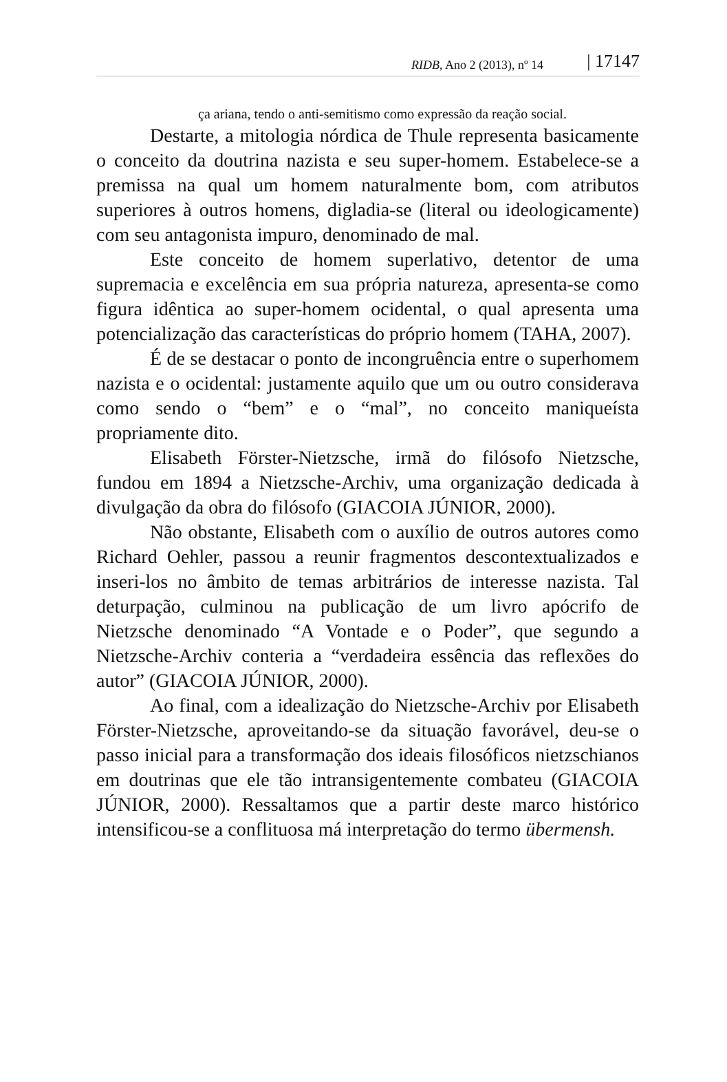RIDB, Ano 2 (2013), nº 14 | 17147
ça ariana, tendo o anti-semitismo como expressão da reação social.
Destarte, a mitologia nórdica de Thule representa basicamente o conceito da doutrina nazista e seu super-homem. Estabelece-se a premissa na qual um homem naturalmente bom, com atributos superiores à outros homens, digladia-se (literal ou ideologicamente) com seu antagonista impuro, denominado de mal.
Este conceito de homem superlativo, detentor de uma supremacia e excelência em sua própria natureza, apresenta-se como figura idêntica ao super-homem ocidental, o qual apresenta uma potencialização das características do próprio homem (TAHA, 2007).
É de se destacar o ponto de incongruência entre o superhomem nazista e o ocidental: justamente aquilo que um ou outro considerava como sendo o “bem” e o “mal”, no conceito maniqueísta propriamente dito.
Elisabeth Förster-Nietzsche, irmã do filósofo Nietzsche, fundou em 1894 a Nietzsche-Archiv, uma organização dedicada à divulgação da obra do filósofo (GIACOIA JÚNIOR, 2000).
Não obstante, Elisabeth com o auxílio de outros autores como Richard Oehler, passou a reunir fragmentos descontextualizados e inseri-los no âmbito de temas arbitrários de interesse nazista. Tal deturpação, culminou na publicação de um livro apócrifo de Nietzsche denominado “A Vontade e o Poder”, que segundo a Nietzsche-Archiv conteria a “verdadeira essência das reflexões do autor” (GIACOIA JÚNIOR, 2000).
Ao final, com a idealização do Nietzsche-Archiv por Elisabeth Förster-Nietzsche, aproveitando-se da situação favorável, deu-se o passo inicial para a transformação dos ideais filosóficos nietzschianos em doutrinas que ele tão intransigentemente combateu (GIACOIA JÚNIOR, 2000). Ressaltamos que a partir deste marco histórico intensificou-se a conflituosa má interpretação do termo übermensh.